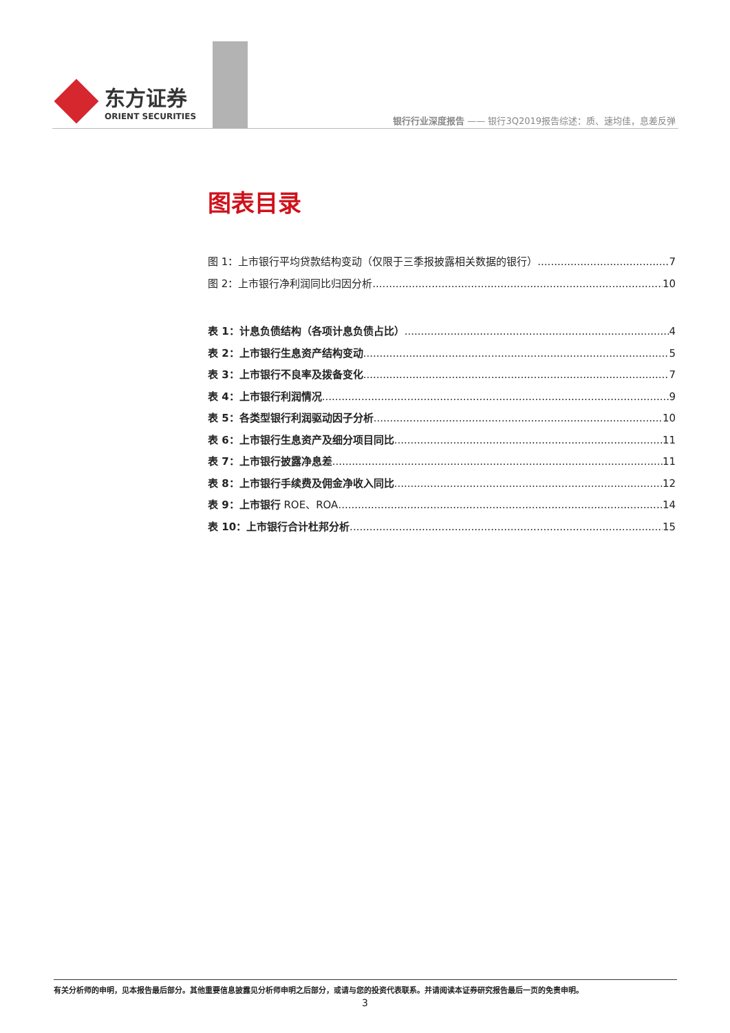东方证券
ORIENT SECURITIES
银行行业深度报告 —— 银行3Q2019报告综述：质、速均佳，息差反弹
图表目录
图 1：上市银行平均贷款结构变动（仅限于三季报披露相关数据的银行） 7
图 2：上市银行净利润同比归因分析 10
表 1：计息负债结构（各项计息负债占比） 4
表 2：上市银行生息资产结构变动 5
表 3：上市银行不良率及拨备变化 7
表 4：上市银行利润情况 9
表 5：各类型银行利润驱动因子分析 10
表 6：上市银行生息资产及细分项目同比 11
表 7：上市银行披露净息差 11
表 8：上市银行手续费及佣金净收入同比 12
表 9：上市银行 ROE、ROA 14
表 10：上市银行合计杜邦分析 15
有关分析师的申明，见本报告最后部分。其他重要信息披露见分析师申明之后部分，或请与您的投资代表联系。并请阅读本证券研究报告最后一页的免责申明。
3